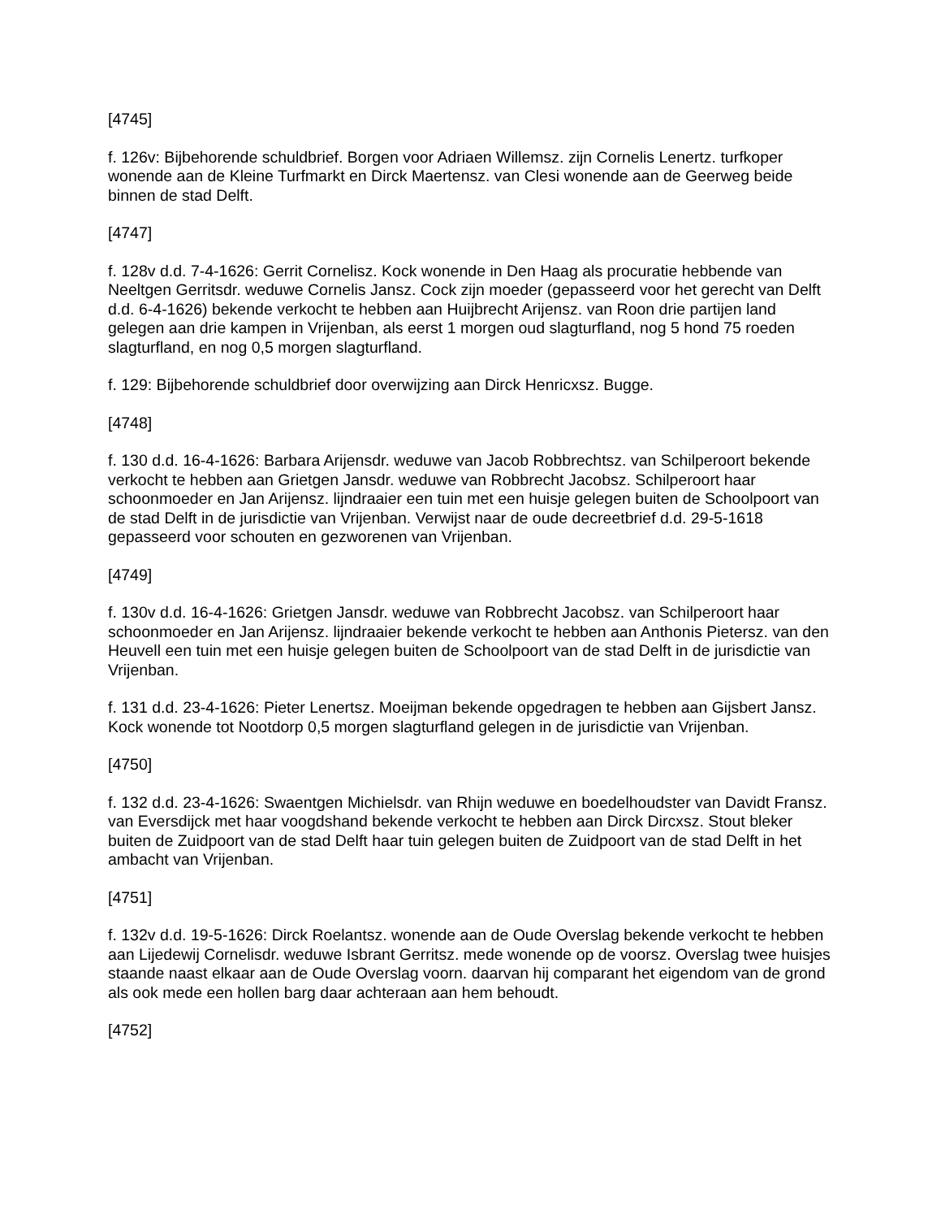[4745]
f. 126v: Bijbehorende schuldbrief. Borgen voor Adriaen Willemsz. zijn Cornelis Lenertz. turfkoper wonende aan de Kleine Turfmarkt en Dirck Maertensz. van Clesi wonende aan de Geerweg beide binnen de stad Delft.
[4747]
f. 128v d.d. 7-4-1626: Gerrit Cornelisz. Kock wonende in Den Haag als procuratie hebbende van Neeltgen Gerritsdr. weduwe Cornelis Jansz. Cock zijn moeder (gepasseerd voor het gerecht van Delft d.d. 6-4-1626) bekende verkocht te hebben aan Huijbrecht Arijensz. van Roon drie partijen land gelegen aan drie kampen in Vrijenban, als eerst 1 morgen oud slagturfland, nog 5 hond 75 roeden slagturfland, en nog 0,5 morgen slagturfland.
f. 129: Bijbehorende schuldbrief door overwijzing aan Dirck Henricxsz. Bugge.
[4748]
f. 130 d.d. 16-4-1626: Barbara Arijensdr. weduwe van Jacob Robbrechtsz. van Schilperoort bekende verkocht te hebben aan Grietgen Jansdr. weduwe van Robbrecht Jacobsz. Schilperoort haar schoonmoeder en Jan Arijensz. lijndraaier een tuin met een huisje gelegen buiten de Schoolpoort van de stad Delft in de jurisdictie van Vrijenban. Verwijst naar de oude decreetbrief d.d. 29-5-1618 gepasseerd voor schouten en gezworenen van Vrijenban.
[4749]
f. 130v d.d. 16-4-1626: Grietgen Jansdr. weduwe van Robbrecht Jacobsz. van Schilperoort haar schoonmoeder en Jan Arijensz. lijndraaier bekende verkocht te hebben aan Anthonis Pietersz. van den Heuvell een tuin met een huisje gelegen buiten de Schoolpoort van de stad Delft in de jurisdictie van Vrijenban.
f. 131 d.d. 23-4-1626: Pieter Lenertsz. Moeijman bekende opgedragen te hebben aan Gijsbert Jansz. Kock wonende tot Nootdorp 0,5 morgen slagturfland gelegen in de jurisdictie van Vrijenban.
[4750]
f. 132 d.d. 23-4-1626: Swaentgen Michielsdr. van Rhijn weduwe en boedelhoudster van Davidt Fransz. van Eversdijck met haar voogdshand bekende verkocht te hebben aan Dirck Dircxsz. Stout bleker buiten de Zuidpoort van de stad Delft haar tuin gelegen buiten de Zuidpoort van de stad Delft in het ambacht van Vrijenban.
[4751]
f. 132v d.d. 19-5-1626: Dirck Roelantsz. wonende aan de Oude Overslag bekende verkocht te hebben aan Lijedewij Cornelisdr. weduwe Isbrant Gerritsz. mede wonende op de voorsz. Overslag twee huisjes staande naast elkaar aan de Oude Overslag voorn. daarvan hij comparant het eigendom van de grond als ook mede een hollen barg daar achteraan aan hem behoudt.
[4752]